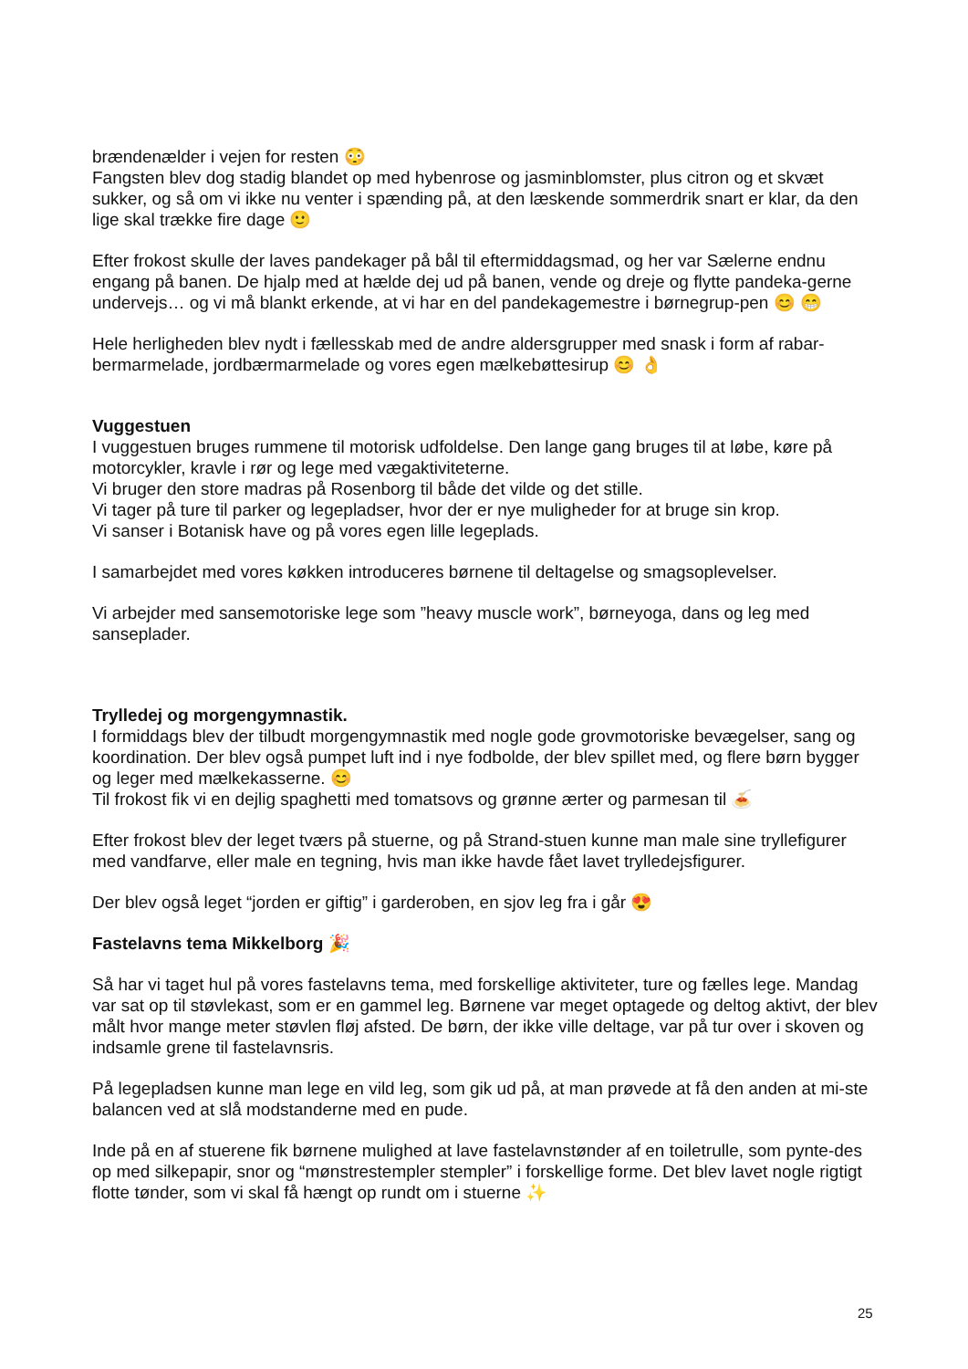brændenælder i vejen for resten 😳
Fangsten blev dog stadig blandet op med hybenrose og jasminblomster, plus citron og et skvæt sukker, og så om vi ikke nu venter i spænding på, at den læskende sommerdrik snart er klar, da den lige skal trække fire dage 🙂
Efter frokost skulle der laves pandekager på bål til eftermiddagsmad, og her var Sælerne endnu engang på banen. De hjalp med at hælde dej ud på banen, vende og dreje og flytte pandeka-gerne undervejs… og vi må blankt erkende, at vi har en del pandekagemestre i børnegrup-pen 😊 😁
Hele herligheden blev nydt i fællesskab med de andre aldersgrupper med snask i form af rabar-bermarmelade, jordbærmarmelade og vores egen mælkebøttesirup 😊 👌
Vuggestuen
I vuggestuen bruges rummene til motorisk udfoldelse. Den lange gang bruges til at løbe, køre på motorcykler, kravle i rør og lege med vægaktiviteterne.
Vi bruger den store madras på Rosenborg til både det vilde og det stille.
Vi tager på ture til parker og legepladser, hvor der er nye muligheder for at bruge sin krop.
Vi sanser i Botanisk have og på vores egen lille legeplads.
I samarbejdet med vores køkken introduceres børnene til deltagelse og smagsoplevelser.
Vi arbejder med sansemotoriske lege som ”heavy muscle work”, børneyoga, dans og leg med sanseplader.
Trylledej og morgengymnastik.
I formiddags blev der tilbudt morgengymnastik med nogle gode grovmotoriske bevægelser, sang og koordination. Der blev også pumpet luft ind i nye fodbolde, der blev spillet med, og flere børn bygger og leger med mælkekasserne. 😊
Til frokost fik vi en dejlig spaghetti med tomatsovs og grønne ærter og parmesan til 🍝
Efter frokost blev der leget tværs på stuerne, og på Strand-stuen kunne man male sine tryllefigurer med vandfarve, eller male en tegning, hvis man ikke havde fået lavet trylledejsfigurer.
Der blev også leget “jorden er giftig” i garderoben, en sjov leg fra i går 😍
Fastelavns tema Mikkelborg 🎉
Så har vi taget hul på vores fastelavns tema, med forskellige aktiviteter, ture og fælles lege. Mandag var sat op til støvlekast, som er en gammel leg. Børnene var meget optagede og deltog aktivt, der blev målt hvor mange meter støvlen fløj afsted. De børn, der ikke ville deltage, var på tur over i skoven og indsamle grene til fastelavnsris.
På legepladsen kunne man lege en vild leg, som gik ud på, at man prøvede at få den anden at mi-ste balancen ved at slå modstanderne med en pude.
Inde på en af stuerene fik børnene mulighed at lave fastelavnstønder af en toiletrulle, som pynte-des op med silkepapir, snor og “mønstrestempler stempler” i forskellige forme. Det blev lavet nogle rigtigt flotte tønder, som vi skal få hængt op rundt om i stuerne ✨
25